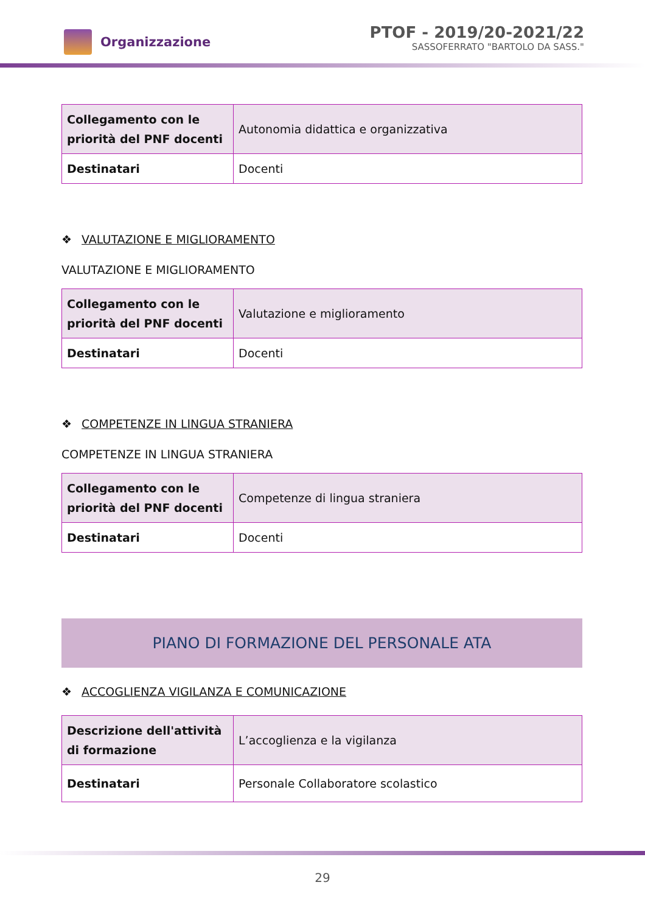Organizzazione
PTOF - 2019/20-2021/22
SASSOFERRATO "BARTOLO DA SASS."
| Collegamento con le priorità del PNF docenti | Autonomia didattica e organizzativa |
| Destinatari | Docenti |
❖ VALUTAZIONE E MIGLIORAMENTO
VALUTAZIONE E MIGLIORAMENTO
| Collegamento con le priorità del PNF docenti | Valutazione e miglioramento |
| Destinatari | Docenti |
❖ COMPETENZE IN LINGUA STRANIERA
COMPETENZE IN LINGUA STRANIERA
| Collegamento con le priorità del PNF docenti | Competenze di lingua straniera |
| Destinatari | Docenti |
PIANO DI FORMAZIONE DEL PERSONALE ATA
❖ ACCOGLIENZA VIGILANZA E COMUNICAZIONE
| Descrizione dell'attività di formazione | L’accoglienza e la vigilanza |
| Destinatari | Personale Collaboratore scolastico |
29